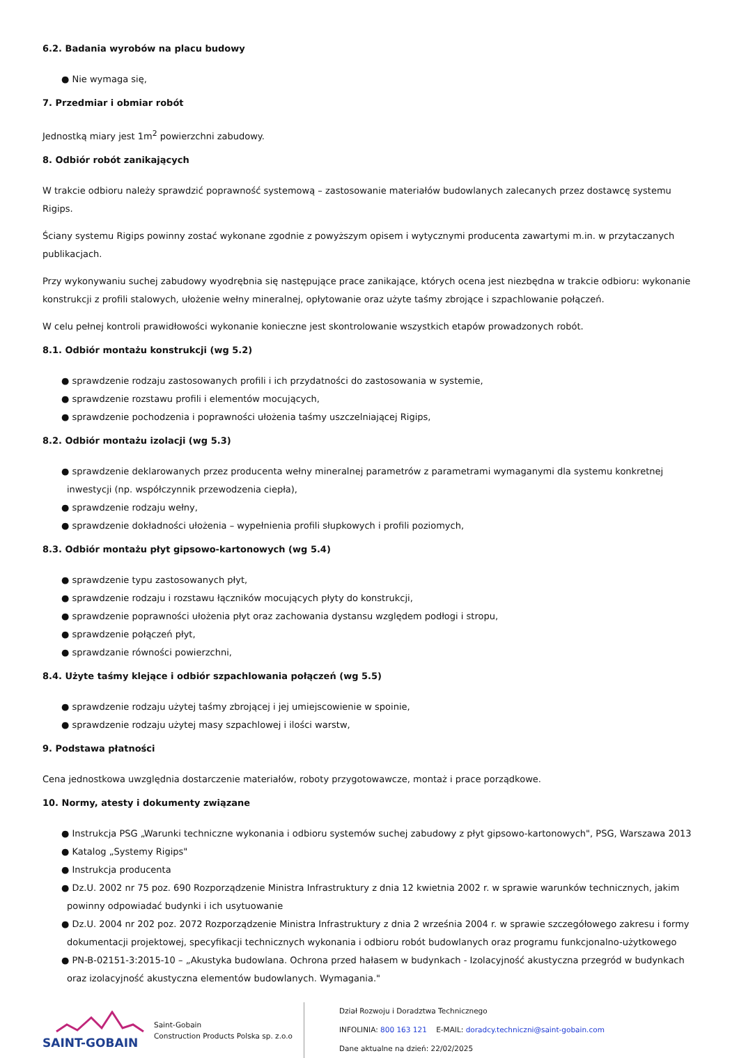6.2. Badania wyrobów na placu budowy
● Nie wymaga się,
7. Przedmiar i obmiar robót
Jednostką miary jest 1m<sup>2</sup> powierzchni zabudowy.
8. Odbiór robót zanikających
W trakcie odbioru należy sprawdzić poprawność systemową – zastosowanie materiałów budowlanych zalecanych przez dostawcę systemu Rigips.
Ściany systemu Rigips powinny zostać wykonane zgodnie z powyższym opisem i wytycznymi producenta zawartymi m.in. w przytaczanych publikacjach.
Przy wykonywaniu suchej zabudowy wyodrębnia się następujące prace zanikające, których ocena jest niezbędna w trakcie odbioru: wykonanie konstrukcji z profili stalowych, ułożenie wełny mineralnej, opłytowanie oraz użyte taśmy zbrojące i szpachlowanie połączeń.
W celu pełnej kontroli prawidłowości wykonanie konieczne jest skontrolowanie wszystkich etapów prowadzonych robót.
8.1. Odbiór montażu konstrukcji (wg 5.2)
● sprawdzenie rodzaju zastosowanych profili i ich przydatności do zastosowania w systemie,
● sprawdzenie rozstawu profili i elementów mocujących,
● sprawdzenie pochodzenia i poprawności ułożenia taśmy uszczelniającej Rigips,
8.2. Odbiór montażu izolacji (wg 5.3)
● sprawdzenie deklarowanych przez producenta wełny mineralnej parametrów z parametrami wymaganymi dla systemu konkretnej inwestycji (np. współczynnik przewodzenia ciepła),
● sprawdzenie rodzaju wełny,
● sprawdzenie dokładności ułożenia – wypełnienia profili słupkowych i profili poziomych,
8.3. Odbiór montażu płyt gipsowo-kartonowych (wg 5.4)
● sprawdzenie typu zastosowanych płyt,
● sprawdzenie rodzaju i rozstawu łączników mocujących płyty do konstrukcji,
● sprawdzenie poprawności ułożenia płyt oraz zachowania dystansu względem podłogi i stropu,
● sprawdzenie połączeń płyt,
● sprawdzanie równości powierzchni,
8.4. Użyte taśmy klejące i odbiór szpachlowania połączeń (wg 5.5)
● sprawdzenie rodzaju użytej taśmy zbrojącej i jej umiejscowienie w spoinie,
● sprawdzenie rodzaju użytej masy szpachlowej i ilości warstw,
9. Podstawa płatności
Cena jednostkowa uwzględnia dostarczenie materiałów, roboty przygotowawcze, montaż i prace porządkowe.
10. Normy, atesty i dokumenty związane
● Instrukcja PSG „Warunki techniczne wykonania i odbioru systemów suchej zabudowy z płyt gipsowo-kartonowych", PSG, Warszawa 2013
● Katalog „Systemy Rigips"
● Instrukcja producenta
● Dz.U. 2002 nr 75 poz. 690 Rozporządzenie Ministra Infrastruktury z dnia 12 kwietnia 2002 r. w sprawie warunków technicznych, jakim powinny odpowiadać budynki i ich usytuowanie
● Dz.U. 2004 nr 202 poz. 2072 Rozporządzenie Ministra Infrastruktury z dnia 2 września 2004 r. w sprawie szczegółowego zakresu i formy dokumentacji projektowej, specyfikacji technicznych wykonania i odbioru robót budowlanych oraz programu funkcjonalno-użytkowego
● PN-B-02151-3:2015-10 – „Akustyka budowlana. Ochrona przed hałasem w budynkach - Izolacyjność akustyczna przegród w budynkach oraz izolacyjność akustyczna elementów budowlanych. Wymagania."
SAINT-GOBAIN
Saint-Gobain
Construction Products Polska sp. z.o.o
Dział Rozwoju i Doradztwa Technicznego
INFOLINIA: 800 163 121 E-MAIL: doradcy.techniczni@saint-gobain.com
Dane aktualne na dzień: 22/02/2025